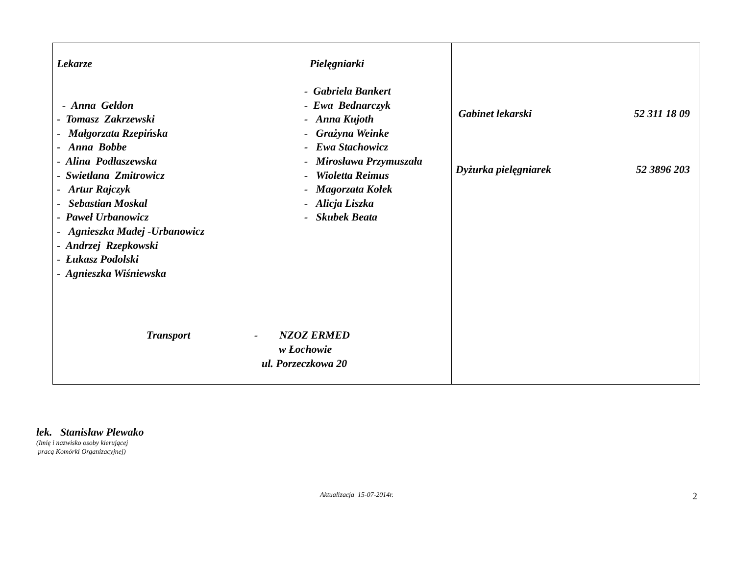| Lekarze - Anna Gełdon - Tomasz Zakrzewski - Małgorzata Rzepińska - Anna Bobbe - Alina Podlaszewska - Swietłana Zmitrowicz - Artur Rajczyk - Sebastian Moskal - Paweł Urbanowicz - Agnieszka Madej -Urbanowicz - Andrzej Rzepkowski - Łukasz Podolski - Agnieszka Wiśniewska Pielęgniarki - Gabriela Bankert - Ewa Bednarczyk - Anna Kujoth - Grażyna Weinke - Ewa Stachowicz - Mirosława Przymuszała - Wioletta Reimus - Magorzata Kołek - Alicja Liszka - Skubek Beata Transport - NZOZ ERMED w Łochowie ul. Porzeczkowa 20 | Gabinet lekarski 52 311 18 09 Dyżurka pielęgniarek 52 3896 203 |
lek. Stanisław Plewako
(Imię i nazwisko osoby kierującej
pracą Komórki Organizacyjnej)
Aktualizacja 15-07-2014r. 2